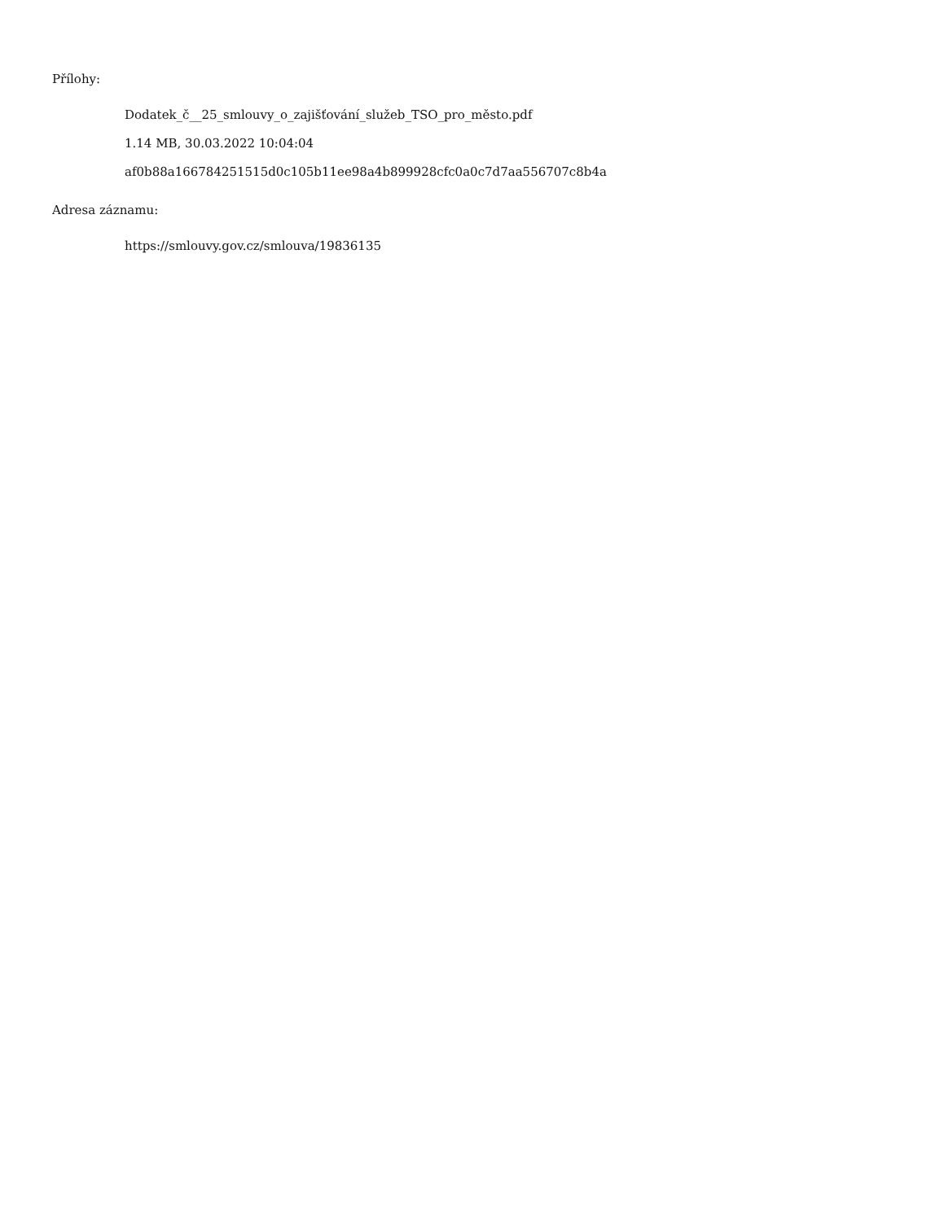Přílohy:
Dodatek_č__25_smlouvy_o_zajišťování_služeb_TSO_pro_město.pdf
1.14 MB, 30.03.2022 10:04:04
af0b88a166784251515d0c105b11ee98a4b899928cfc0a0c7d7aa556707c8b4a
Adresa záznamu:
https://smlouvy.gov.cz/smlouva/19836135